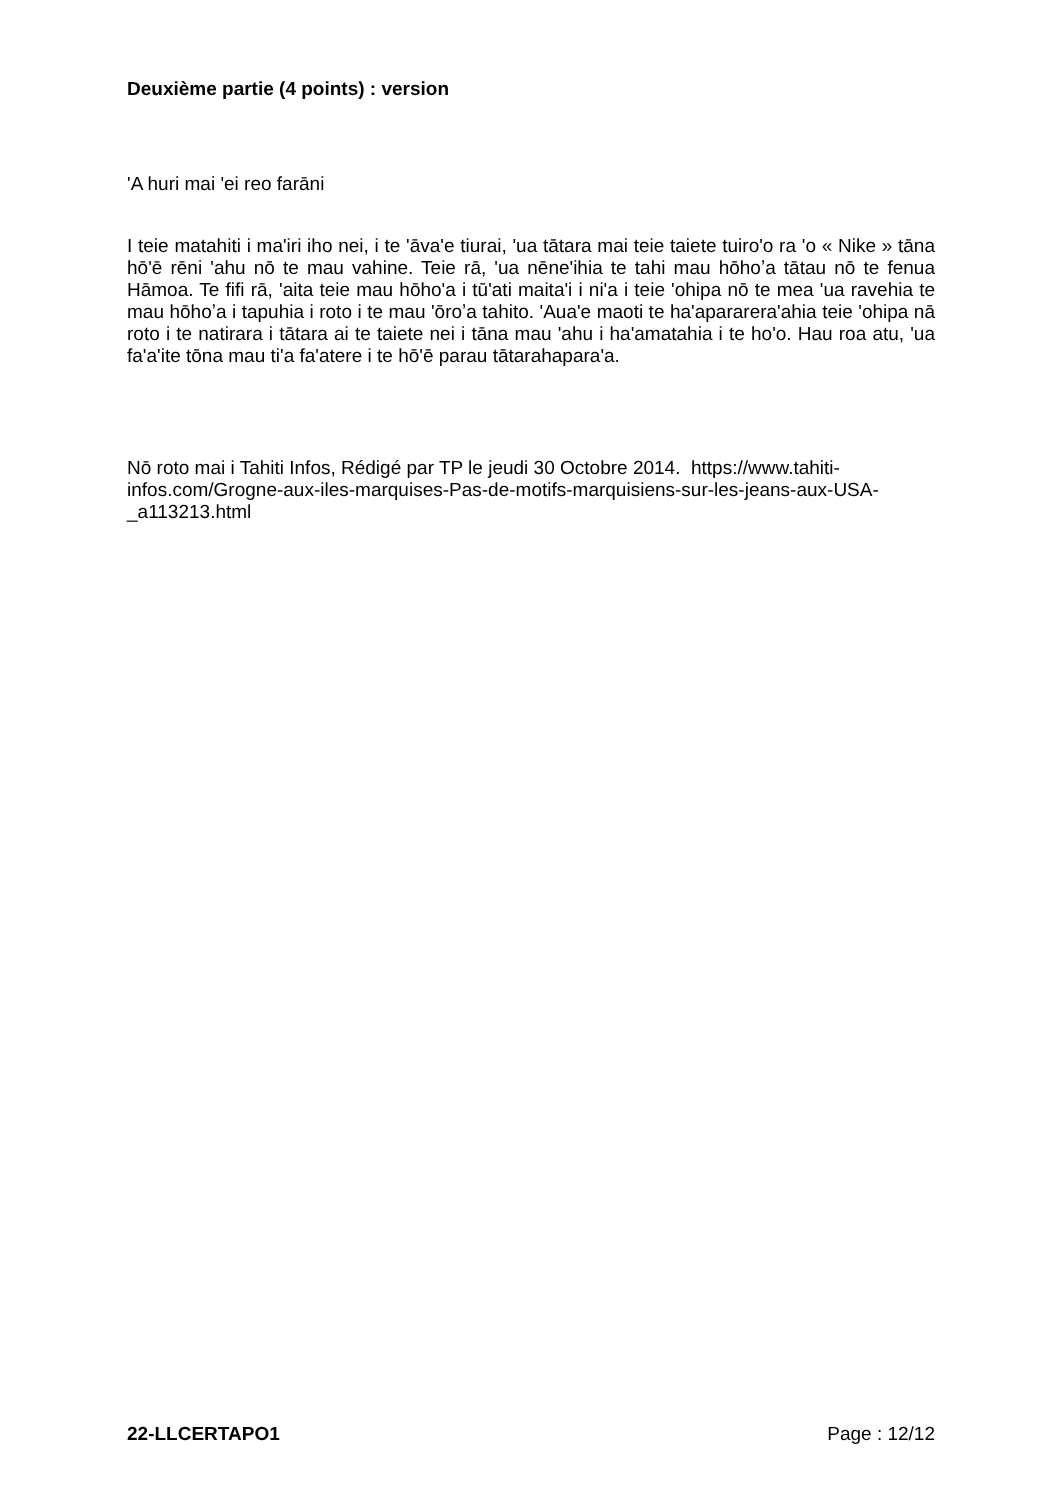Deuxième partie (4 points) : version
ʹA huri mai ʹei reo farāni
I teie matahiti i maʹiri iho nei, i te ʹāvaʹe tiurai, ʹua tātara mai teie taiete tuiroʹo ra ʹo « Nike » tāna hōʹē rēni ʹahu nō te mau vahine. Teie rā, ʹua nēneʹihia te tahi mau hōhoʼa tātau nō te fenua Hāmoa. Te fifi rā, ʹaita teie mau hōhoʹa i tūʹati maitaʹi i niʹa i teie ʹohipa nō te mea ʹua ravehia te mau hōhoʼa i tapuhia i roto i te mau ʹōroʼa tahito. ʹAuaʹe maoti te haʹapararera'ahia teie ʹohipa nā roto i te natirara i tātara ai te taiete nei i tāna mau ʹahu i haʹamatahia i te hoʹo. Hau roa atu, ʹua faʹaʹite tōna mau tiʹa faʹatere i te hōʹē parau tātarahaparaʹa.
Nō roto mai i Tahiti Infos, Rédigé par TP le jeudi 30 Octobre 2014. https://www.tahiti-infos.com/Grogne-aux-iles-marquises-Pas-de-motifs-marquisiens-sur-les-jeans-aux-USA-_a113213.html
22-LLCERTAPO1 Page : 12/12